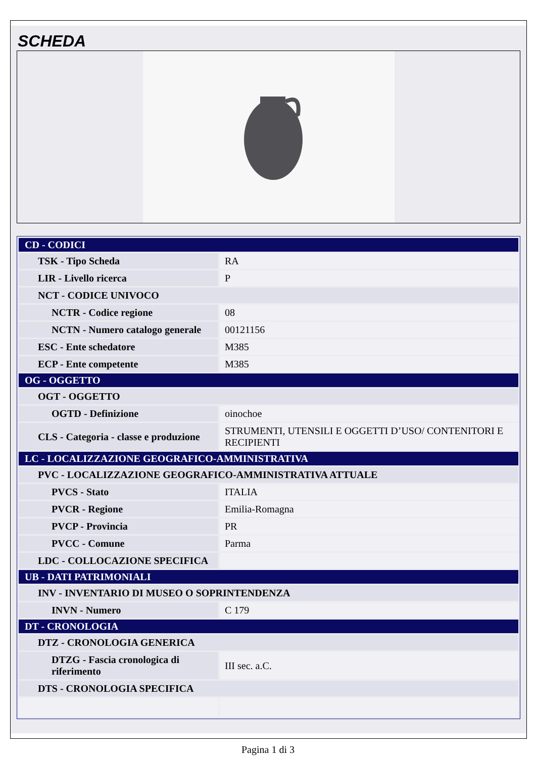SCHEDA
| CD - CODICI | |
| TSK - Tipo Scheda | RA |
| LIR - Livello ricerca | P |
| NCT - CODICE UNIVOCO | |
| NCTR - Codice regione | 08 |
| NCTN - Numero catalogo generale | 00121156 |
| ESC - Ente schedatore | M385 |
| ECP - Ente competente | M385 |
| OG - OGGETTO | |
| OGT - OGGETTO | |
| OGTD - Definizione | oinochoe |
| CLS - Categoria - classe e produzione | STRUMENTI, UTENSILI E OGGETTI D’USO/ CONTENITORI E RECIPIENTI |
| LC - LOCALIZZAZIONE GEOGRAFICO-AMMINISTRATIVA | |
| PVC - LOCALIZZAZIONE GEOGRAFICO-AMMINISTRATIVA ATTUALE | |
| PVCS - Stato | ITALIA |
| PVCR - Regione | Emilia-Romagna |
| PVCP - Provincia | PR |
| PVCC - Comune | Parma |
| LDC - COLLOCAZIONE SPECIFICA | |
| UB - DATI PATRIMONIALI | |
| INV - INVENTARIO DI MUSEO O SOPRINTENDENZA | |
| INVN - Numero | C 179 |
| DT - CRONOLOGIA | |
| DTZ - CRONOLOGIA GENERICA | |
| DTZG - Fascia cronologica di riferimento | III sec. a.C. |
| DTS - CRONOLOGIA SPECIFICA | |
Pagina 1 di 3